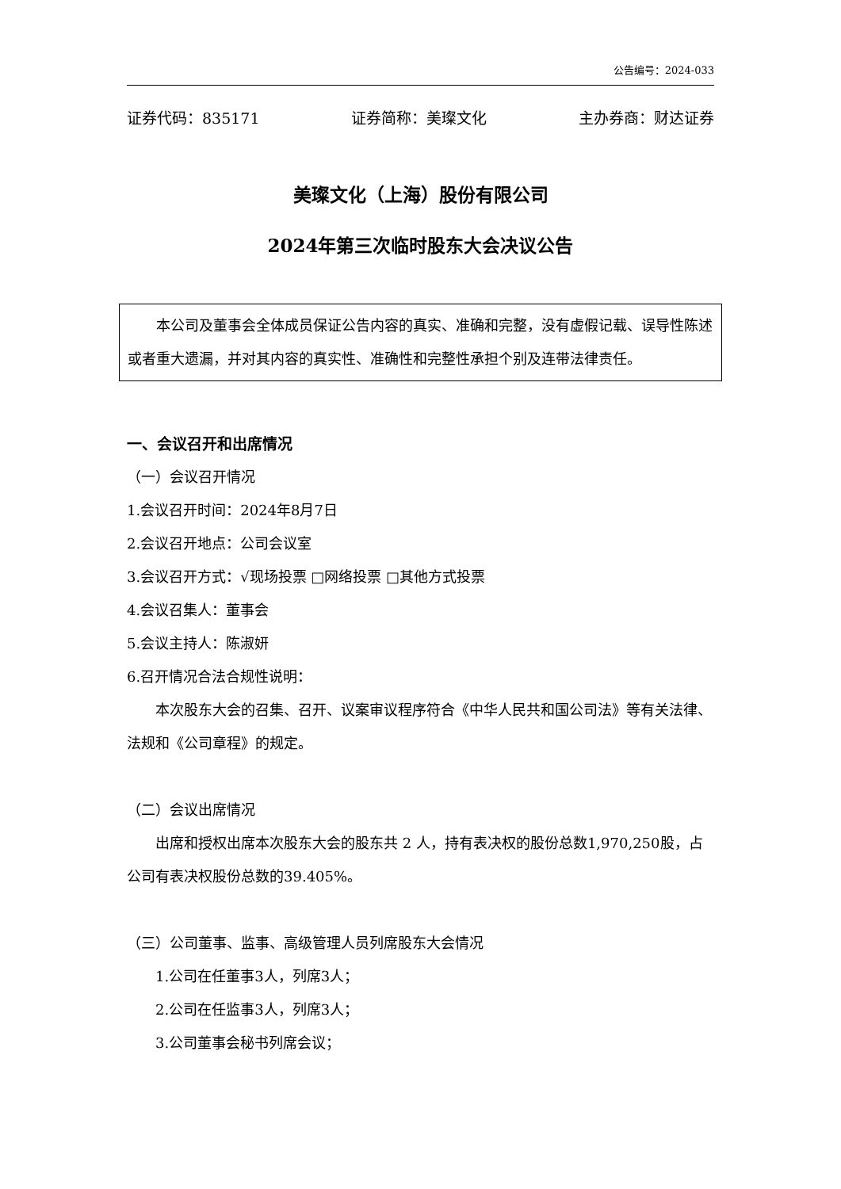公告编号：2024-033
证券代码：835171 证券简称：美璨文化 主办券商：财达证券
美璨文化（上海）股份有限公司
2024年第三次临时股东大会决议公告
本公司及董事会全体成员保证公告内容的真实、准确和完整，没有虚假记载、误导性陈述或者重大遗漏，并对其内容的真实性、准确性和完整性承担个别及连带法律责任。
一、会议召开和出席情况
（一）会议召开情况
1.会议召开时间：2024年8月7日
2.会议召开地点：公司会议室
3.会议召开方式：√现场投票 □网络投票 □其他方式投票
4.会议召集人：董事会
5.会议主持人：陈淑妍
6.召开情况合法合规性说明：
本次股东大会的召集、召开、议案审议程序符合《中华人民共和国公司法》等有关法律、法规和《公司章程》的规定。
（二）会议出席情况
出席和授权出席本次股东大会的股东共 2 人，持有表决权的股份总数1,970,250股，占公司有表决权股份总数的39.405%。
（三）公司董事、监事、高级管理人员列席股东大会情况
1.公司在任董事3人，列席3人；
2.公司在任监事3人，列席3人；
3.公司董事会秘书列席会议；